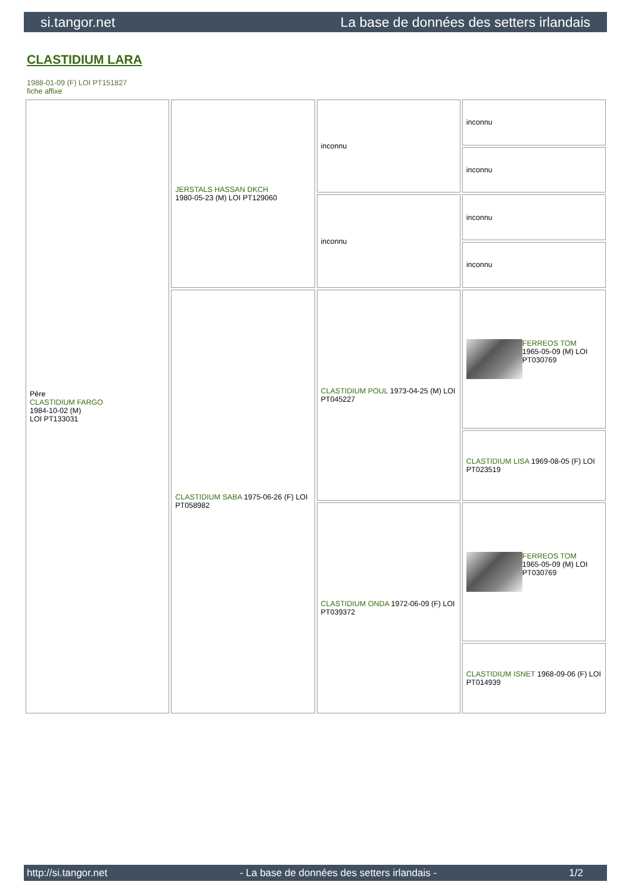si.tangor.net La base de données des setters irlandais
CLASTIDIUM LARA
1988-01-09 (F) LOI PT151827
fiche affixe
| Père CLASTIDIUM FARGO 1984-10-02 (M) LOI PT133031 | JERSTALS HASSAN DKCH 1980-05-23 (M) LOI PT129060 | inconnu | inconnu |
| | | | inconnu |
| | | inconnu | inconnu |
| | | | inconnu |
| | CLASTIDIUM SABA 1975-06-26 (F) LOI PT058982 | CLASTIDIUM POUL 1973-04-25 (M) LOI PT045227 | FERREOS TOM 1965-05-09 (M) LOI PT030769 |
| | | | CLASTIDIUM LISA 1969-08-05 (F) LOI PT023519 |
| | | CLASTIDIUM ONDA 1972-06-09 (F) LOI PT039372 | FERREOS TOM 1965-05-09 (M) LOI PT030769 |
| | | | CLASTIDIUM ISNET 1968-09-06 (F) LOI PT014939 |
http://si.tangor.net - La base de données des setters irlandais - 1/2